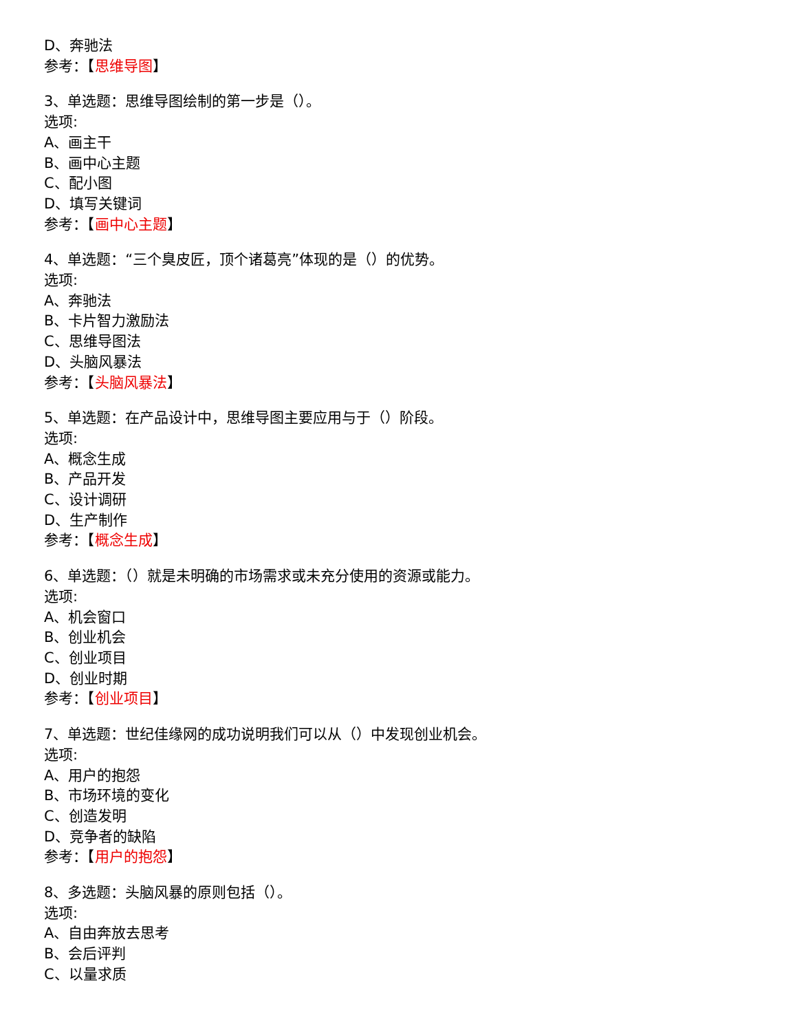D、奔驰法
参考：【思维导图】
3、单选题：思维导图绘制的第一步是（）。
选项:
A、画主干
B、画中心主题
C、配小图
D、填写关键词
参考：【画中心主题】
4、单选题：“三个臭皮匠，顶个诸葛亮”体现的是（）的优势。
选项:
A、奔驰法
B、卡片智力激励法
C、思维导图法
D、头脑风暴法
参考：【头脑风暴法】
5、单选题：在产品设计中，思维导图主要应用与于（）阶段。
选项:
A、概念生成
B、产品开发
C、设计调研
D、生产制作
参考：【概念生成】
6、单选题：（）就是未明确的市场需求或未充分使用的资源或能力。
选项:
A、机会窗口
B、创业机会
C、创业项目
D、创业时期
参考：【创业项目】
7、单选题：世纪佳缘网的成功说明我们可以从（）中发现创业机会。
选项:
A、用户的抱怨
B、市场环境的变化
C、创造发明
D、竞争者的缺陷
参考：【用户的抱怨】
8、多选题：头脑风暴的原则包括（）。
选项:
A、自由奔放去思考
B、会后评判
C、以量求质